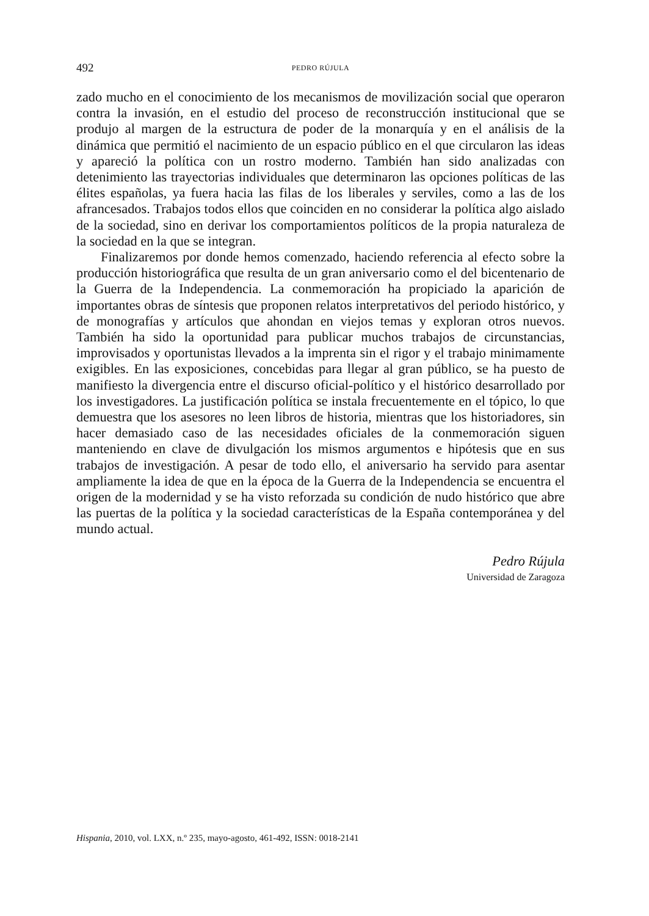492 PEDRO RÚJULA
zado mucho en el conocimiento de los mecanismos de movilización social que operaron contra la invasión, en el estudio del proceso de reconstrucción institucional que se produjo al margen de la estructura de poder de la monarquía y en el análisis de la dinámica que permitió el nacimiento de un espacio público en el que circularon las ideas y apareció la política con un rostro moderno. También han sido analizadas con detenimiento las trayectorias individuales que determinaron las opciones políticas de las élites españolas, ya fuera hacia las filas de los liberales y serviles, como a las de los afrancesados. Trabajos todos ellos que coinciden en no considerar la política algo aislado de la sociedad, sino en derivar los comportamientos políticos de la propia naturaleza de la sociedad en la que se integran.
Finalizaremos por donde hemos comenzado, haciendo referencia al efecto sobre la producción historiográfica que resulta de un gran aniversario como el del bicentenario de la Guerra de la Independencia. La conmemoración ha propiciado la aparición de importantes obras de síntesis que proponen relatos interpretativos del periodo histórico, y de monografías y artículos que ahondan en viejos temas y exploran otros nuevos. También ha sido la oportunidad para publicar muchos trabajos de circunstancias, improvisados y oportunistas llevados a la imprenta sin el rigor y el trabajo minimamente exigibles. En las exposiciones, concebidas para llegar al gran público, se ha puesto de manifiesto la divergencia entre el discurso oficial-político y el histórico desarrollado por los investigadores. La justificación política se instala frecuentemente en el tópico, lo que demuestra que los asesores no leen libros de historia, mientras que los historiadores, sin hacer demasiado caso de las necesidades oficiales de la conmemoración siguen manteniendo en clave de divulgación los mismos argumentos e hipótesis que en sus trabajos de investigación. A pesar de todo ello, el aniversario ha servido para asentar ampliamente la idea de que en la época de la Guerra de la Independencia se encuentra el origen de la modernidad y se ha visto reforzada su condición de nudo histórico que abre las puertas de la política y la sociedad características de la España contemporánea y del mundo actual.
Pedro Rújula
Universidad de Zaragoza
Hispania, 2010, vol. LXX, n.º 235, mayo-agosto, 461-492, ISSN: 0018-2141